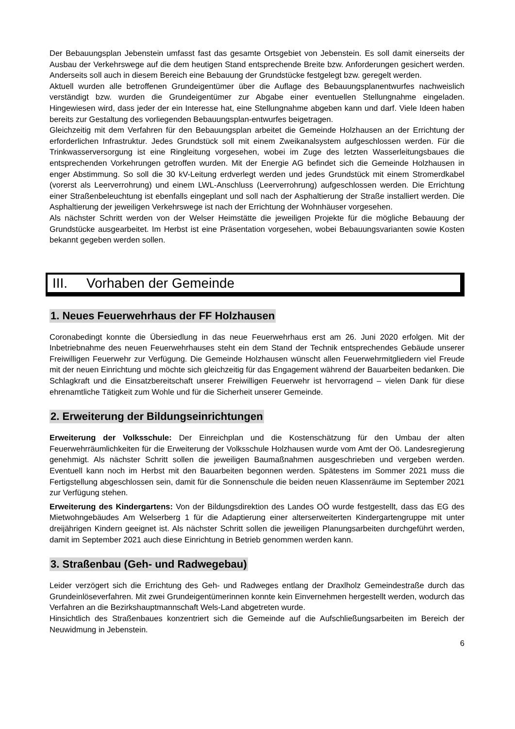Der Bebauungsplan Jebenstein umfasst fast das gesamte Ortsgebiet von Jebenstein. Es soll damit einerseits der Ausbau der Verkehrswege auf die dem heutigen Stand entsprechende Breite bzw. Anforderungen gesichert werden. Anderseits soll auch in diesem Bereich eine Bebauung der Grundstücke festgelegt bzw. geregelt werden.
Aktuell wurden alle betroffenen Grundeigentümer über die Auflage des Bebauungsplanentwurfes nachweislich verständigt bzw. wurden die Grundeigentümer zur Abgabe einer eventuellen Stellungnahme eingeladen. Hingewiesen wird, dass jeder der ein Interesse hat, eine Stellungnahme abgeben kann und darf. Viele Ideen haben bereits zur Gestaltung des vorliegenden Bebauungsplan-entwurfes beigetragen.
Gleichzeitig mit dem Verfahren für den Bebauungsplan arbeitet die Gemeinde Holzhausen an der Errichtung der erforderlichen Infrastruktur. Jedes Grundstück soll mit einem Zweikanalsystem aufgeschlossen werden. Für die Trinkwasserversorgung ist eine Ringleitung vorgesehen, wobei im Zuge des letzten Wasserleitungsbaues die entsprechenden Vorkehrungen getroffen wurden. Mit der Energie AG befindet sich die Gemeinde Holzhausen in enger Abstimmung. So soll die 30 kV-Leitung erdverlegt werden und jedes Grundstück mit einem Stromerdkabel (vorerst als Leerverrohrung) und einem LWL-Anschluss (Leerverrohrung) aufgeschlossen werden. Die Errichtung einer Straßenbeleuchtung ist ebenfalls eingeplant und soll nach der Asphaltierung der Straße installiert werden. Die Asphaltierung der jeweiligen Verkehrswege ist nach der Errichtung der Wohnhäuser vorgesehen.
Als nächster Schritt werden von der Welser Heimstätte die jeweiligen Projekte für die mögliche Bebauung der Grundstücke ausgearbeitet. Im Herbst ist eine Präsentation vorgesehen, wobei Bebauungsvarianten sowie Kosten bekannt gegeben werden sollen.
III. Vorhaben der Gemeinde
1. Neues Feuerwehrhaus der FF Holzhausen
Coronabedingt konnte die Übersiedlung in das neue Feuerwehrhaus erst am 26. Juni 2020 erfolgen. Mit der Inbetriebnahme des neuen Feuerwehrhauses steht ein dem Stand der Technik entsprechendes Gebäude unserer Freiwilligen Feuerwehr zur Verfügung. Die Gemeinde Holzhausen wünscht allen Feuerwehrmitgliedern viel Freude mit der neuen Einrichtung und möchte sich gleichzeitig für das Engagement während der Bauarbeiten bedanken. Die Schlagkraft und die Einsatzbereitschaft unserer Freiwilligen Feuerwehr ist hervorragend – vielen Dank für diese ehrenamtliche Tätigkeit zum Wohle und für die Sicherheit unserer Gemeinde.
2. Erweiterung der Bildungseinrichtungen
Erweiterung der Volksschule: Der Einreichplan und die Kostenschätzung für den Umbau der alten Feuerwehrräumlichkeiten für die Erweiterung der Volksschule Holzhausen wurde vom Amt der Oö. Landesregierung genehmigt. Als nächster Schritt sollen die jeweiligen Baumaßnahmen ausgeschrieben und vergeben werden. Eventuell kann noch im Herbst mit den Bauarbeiten begonnen werden. Spätestens im Sommer 2021 muss die Fertigstellung abgeschlossen sein, damit für die Sonnenschule die beiden neuen Klassenräume im September 2021 zur Verfügung stehen.
Erweiterung des Kindergartens: Von der Bildungsdirektion des Landes OÖ wurde festgestellt, dass das EG des Mietwohngebäudes Am Welserberg 1 für die Adaptierung einer alterserweiterten Kindergartengruppe mit unter dreijährigen Kindern geeignet ist. Als nächster Schritt sollen die jeweiligen Planungsarbeiten durchgeführt werden, damit im September 2021 auch diese Einrichtung in Betrieb genommen werden kann.
3. Straßenbau (Geh- und Radwegebau)
Leider verzögert sich die Errichtung des Geh- und Radweges entlang der Draxlholz Gemeindestraße durch das Grundeinlöseverfahren. Mit zwei Grundeigentümerinnen konnte kein Einvernehmen hergestellt werden, wodurch das Verfahren an die Bezirkshauptmannschaft Wels-Land abgetreten wurde.
Hinsichtlich des Straßenbaues konzentriert sich die Gemeinde auf die Aufschließungsarbeiten im Bereich der Neuwidmung in Jebenstein.
6